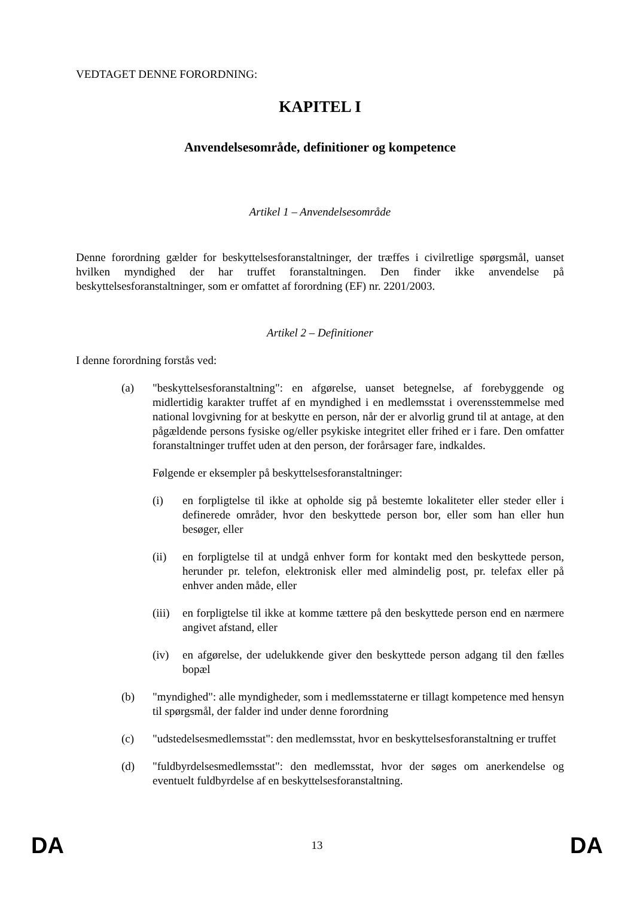VEDTAGET DENNE FORORDNING:
KAPITEL I
Anvendelsesområde, definitioner og kompetence
Artikel 1 – Anvendelsesområde
Denne forordning gælder for beskyttelsesforanstaltninger, der træffes i civilretlige spørgsmål, uanset hvilken myndighed der har truffet foranstaltningen. Den finder ikke anvendelse på beskyttelsesforanstaltninger, som er omfattet af forordning (EF) nr. 2201/2003.
Artikel 2 – Definitioner
I denne forordning forstås ved:
(a) "beskyttelsesforanstaltning": en afgørelse, uanset betegnelse, af forebyggende og midlertidig karakter truffet af en myndighed i en medlemsstat i overensstemmelse med national lovgivning for at beskytte en person, når der er alvorlig grund til at antage, at den pågældende persons fysiske og/eller psykiske integritet eller frihed er i fare. Den omfatter foranstaltninger truffet uden at den person, der forårsager fare, indkaldes.
Følgende er eksempler på beskyttelsesforanstaltninger:
(i) en forpligtelse til ikke at opholde sig på bestemte lokaliteter eller steder eller i definerede områder, hvor den beskyttede person bor, eller som han eller hun besøger, eller
(ii) en forpligtelse til at undgå enhver form for kontakt med den beskyttede person, herunder pr. telefon, elektronisk eller med almindelig post, pr. telefax eller på enhver anden måde, eller
(iii)
en forpligtelse til ikke at komme tættere på den beskyttede person end en nærmere angivet afstand, eller
(iv) en afgørelse, der udelukkende giver den beskyttede person adgang til den fælles bopæl
(b) "myndighed": alle myndigheder, som i medlemsstaterne er tillagt kompetence med hensyn til spørgsmål, der falder ind under denne forordning
(c) "udstedelsesmedlemsstat": den medlemsstat, hvor en beskyttelsesforanstaltning er truffet
(d) "fuldbyrdelsesmedlemsstat": den medlemsstat, hvor der søges om anerkendelse og eventuelt fuldbyrdelse af en beskyttelsesforanstaltning.
DA 13 DA